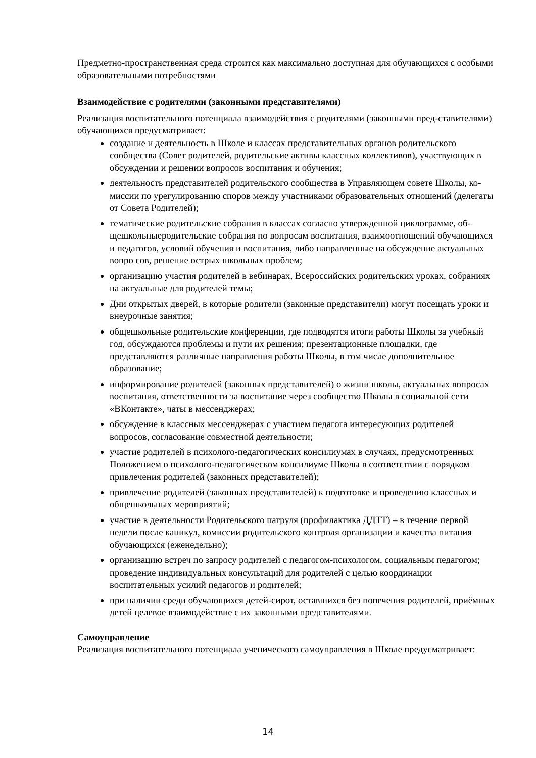Предметно-пространственная среда строится как максимально доступная для обучающихся с особыми образовательными потребностями
Взаимодействие с родителями (законными представителями)
Реализация воспитательного потенциала взаимодействия с родителями (законными пред-ставителями) обучающихся предусматривает:
создание и деятельность в Школе и классах представительных органов родительского сообщества (Совет родителей, родительские активы классных коллективов), участвующих в обсуждении и решении вопросов воспитания и обучения;
деятельность представителей родительского сообщества в Управляющем совете Школы, ко- миссии по урегулированию споров между участниками образовательных отношений (делегаты от Совета Родителей);
тематические родительские собрания в классах согласно утвержденной циклограмме, об- щешкольныеродительские собрания по вопросам воспитания, взаимоотношений обучающихся и педагогов, условий обучения и воспитания, либо направленные на обсуждение актуальных вопро сов, решение острых школьных проблем;
организацию участия родителей в вебинарах, Всероссийских родительских уроках, собраниях на актуальные для родителей темы;
Дни открытых дверей, в которые родители (законные представители) могут посещать уроки и внеурочные занятия;
общешкольные родительские конференции, где подводятся итоги работы Школы за учебный год, обсуждаются проблемы и пути их решения; презентационные площадки, где представляются различные направления работы Школы, в том числе дополнительное образование;
информирование родителей (законных представителей) о жизни школы, актуальных вопросах воспитания, ответственности за воспитание через сообщество Школы в социальной сети «ВКонтакте», чаты в мессенджерах;
обсуждение в классных мессенджерах с участием педагога интересующих родителей вопросов, согласование совместной деятельности;
участие родителей в психолого-педагогических консилиумах в случаях, предусмотренных Положением о психолого-педагогическом консилиуме Школы в соответствии с порядком привлечения родителей (законных представителей);
привлечение родителей (законных представителей) к подготовке и проведению классных и общешкольных мероприятий;
участие в деятельности Родительского патруля (профилактика ДДТТ) – в течение первой недели после каникул, комиссии родительского контроля организации и качества питания обучающихся (еженедельно);
организацию встреч по запросу родителей с педагогом-психологом, социальным педагогом; проведение индивидуальных консультаций для родителей с целью координации воспитательных усилий педагогов и родителей;
при наличии среди обучающихся детей-сирот, оставшихся без попечения родителей, приёмных детей целевое взаимодействие с их законными представителями.
Самоуправление
Реализация воспитательного потенциала ученического самоуправления в Школе предусматривает:
14